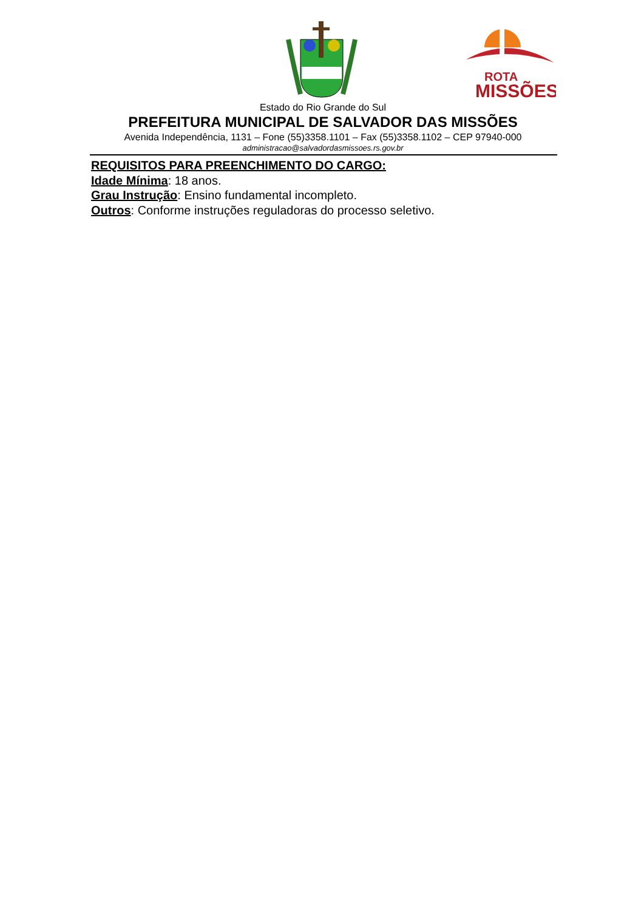ROTA
MISSÕES
Estado do Rio Grande do Sul
PREFEITURA MUNICIPAL DE SALVADOR DAS MISSÕES
Avenida Independência, 1131 – Fone (55)3358.1101 – Fax (55)3358.1102 – CEP 97940-000
administracao@salvadordasmissoes.rs.gov.br
REQUISITOS PARA PREENCHIMENTO DO CARGO:
Idade Mínima: 18 anos.
Grau Instrução: Ensino fundamental incompleto.
Outros: Conforme instruções reguladoras do processo seletivo.